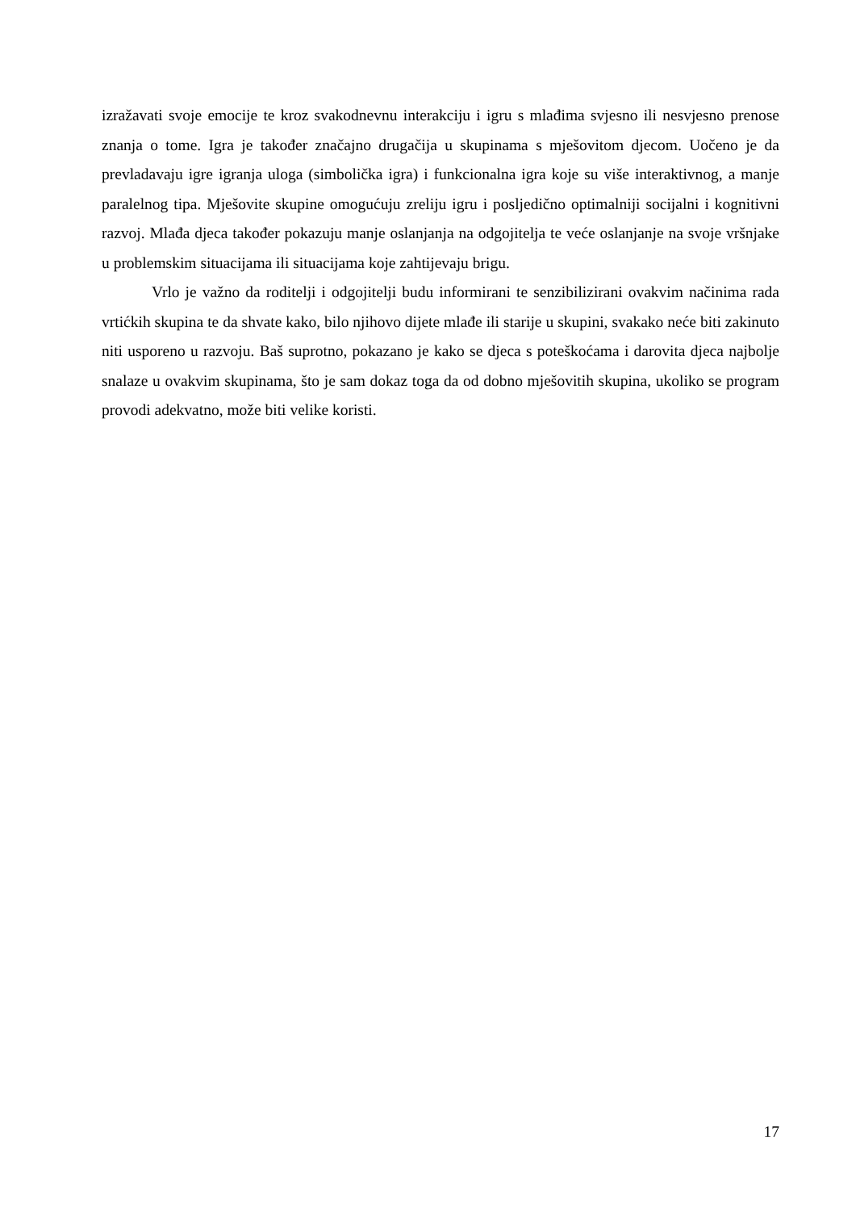izražavati svoje emocije te kroz svakodnevnu interakciju i igru s mlađima svjesno ili nesvjesno prenose znanja o tome. Igra je također značajno drugačija u skupinama s mješovitom djecom. Uočeno je da prevladavaju igre igranja uloga (simbolička igra) i funkcionalna igra koje su više interaktivnog, a manje paralelnog tipa. Mješovite skupine omogućuju zreliju igru i posljedično optimalniji socijalni i kognitivni razvoj. Mlađa djeca također pokazuju manje oslanjanja na odgojitelja te veće oslanjanje na svoje vršnjake u problemskim situacijama ili situacijama koje zahtijevaju brigu.
Vrlo je važno da roditelji i odgojitelji budu informirani te senzibilizirani ovakvim načinima rada vrtićkih skupina te da shvate kako, bilo njihovo dijete mlađe ili starije u skupini, svakako neće biti zakinuto niti usporeno u razvoju. Baš suprotno, pokazano je kako se djeca s poteškoćama i darovita djeca najbolje snalaze u ovakvim skupinama, što je sam dokaz toga da od dobno mješovitih skupina, ukoliko se program provodi adekvatno, može biti velike koristi.
17